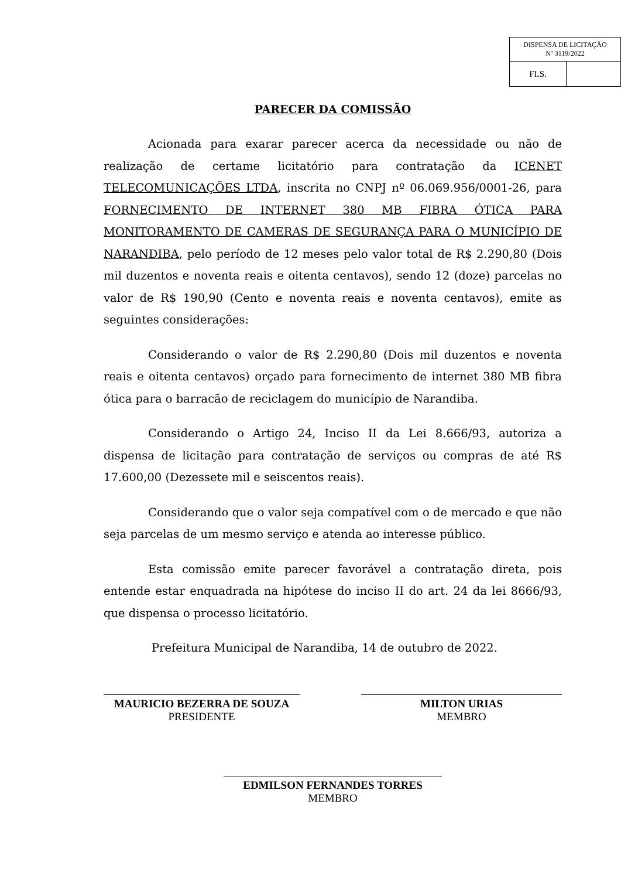| DISPENSA DE LICITAÇÃO Nº 3119/2022 | |
| FLS. | |
PARECER DA COMISSÃO
Acionada para exarar parecer acerca da necessidade ou não de realização de certame licitatório para contratação da ICENET TELECOMUNICAÇÕES LTDA, inscrita no CNPJ nº 06.069.956/0001-26, para FORNECIMENTO DE INTERNET 380 MB FIBRA ÓTICA PARA MONITORAMENTO DE CAMERAS DE SEGURANÇA PARA O MUNICÍPIO DE NARANDIBA, pelo período de 12 meses pelo valor total de R$ 2.290,80 (Dois mil duzentos e noventa reais e oitenta centavos), sendo 12 (doze) parcelas no valor de R$ 190,90 (Cento e noventa reais e noventa centavos), emite as seguintes considerações:
Considerando o valor de R$ 2.290,80 (Dois mil duzentos e noventa reais e oitenta centavos) orçado para fornecimento de internet 380 MB fibra ótica para o barracão de reciclagem do município de Narandiba.
Considerando o Artigo 24, Inciso II da Lei 8.666/93, autoriza a dispensa de licitação para contratação de serviços ou compras de até R$ 17.600,00 (Dezessete mil e seiscentos reais).
Considerando que o valor seja compatível com o de mercado e que não seja parcelas de um mesmo serviço e atenda ao interesse público.
Esta comissão emite parecer favorável a contratação direta, pois entende estar enquadrada na hipótese do inciso II do art. 24 da lei 8666/93, que dispensa o processo licitatório.
Prefeitura Municipal de Narandiba, 14 de outubro de 2022.
MAURICIO BEZERRA DE SOUZA
PRESIDENTE
MILTON URIAS
MEMBRO
EDMILSON FERNANDES TORRES
MEMBRO